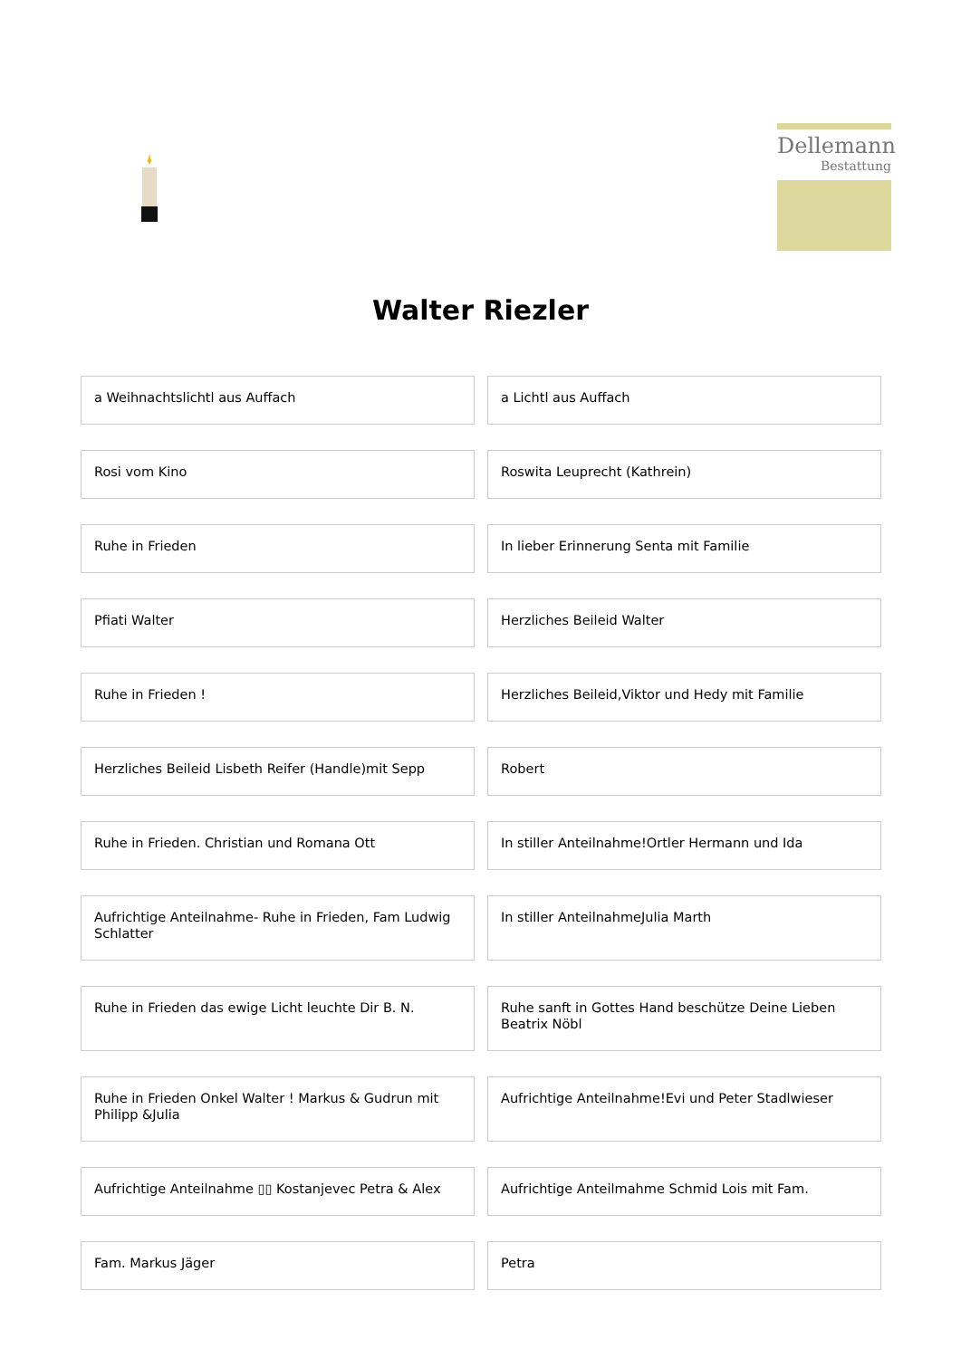Dellemann
Bestattung
Walter Riezler
| a Weihnachtslichtl aus Auffach | a Lichtl aus Auffach |
| Rosi vom Kino | Roswita Leuprecht (Kathrein) |
| Ruhe in Frieden | In lieber Erinnerung Senta mit Familie |
| Pfiati Walter | Herzliches Beileid Walter |
| Ruhe in Frieden ! | Herzliches Beileid,Viktor und Hedy mit Familie |
| Herzliches Beileid Lisbeth Reifer (Handle)mit Sepp | Robert |
| Ruhe in Frieden. Christian und Romana Ott | In stiller Anteilnahme!Ortler Hermann und Ida |
| Aufrichtige Anteilnahme- Ruhe in Frieden, Fam Ludwig Schlatter | In stiller AnteilnahmeJulia Marth |
| Ruhe in Frieden das ewige Licht leuchte Dir B. N. | Ruhe sanft in Gottes Hand beschütze Deine Lieben Beatrix Nöbl |
| Ruhe in Frieden Onkel Walter ! Markus & Gudrun mit Philipp &Julia | Aufrichtige Anteilnahme!Evi und Peter Stadlwieser |
| Aufrichtige Anteilnahme ▯▯ Kostanjevec Petra & Alex | Aufrichtige Anteilmahme Schmid Lois mit Fam. |
| Fam. Markus Jäger | Petra |